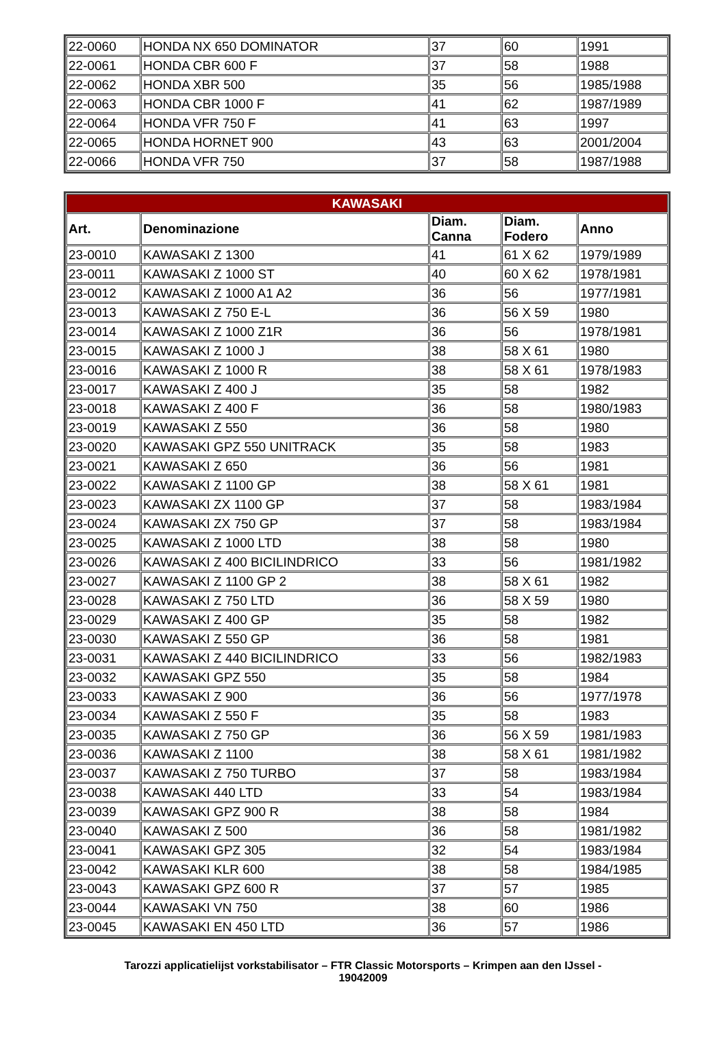| 22-0060 | HONDA NX 650 DOMINATOR | 37 | 60 | 1991 |
| 22-0061 | HONDA CBR 600 F | 37 | 58 | 1988 |
| 22-0062 | HONDA XBR 500 | 35 | 56 | 1985/1988 |
| 22-0063 | HONDA CBR 1000 F | 41 | 62 | 1987/1989 |
| 22-0064 | HONDA VFR 750 F | 41 | 63 | 1997 |
| 22-0065 | HONDA HORNET 900 | 43 | 63 | 2001/2004 |
| 22-0066 | HONDA VFR 750 | 37 | 58 | 1987/1988 |
| KAWASAKI | | | | |
| Art. | Denominazione | Diam. Canna | Diam. Fodero | Anno |
| 23-0010 | KAWASAKI Z 1300 | 41 | 61 X 62 | 1979/1989 |
| 23-0011 | KAWASAKI Z 1000 ST | 40 | 60 X 62 | 1978/1981 |
| 23-0012 | KAWASAKI Z 1000 A1 A2 | 36 | 56 | 1977/1981 |
| 23-0013 | KAWASAKI Z 750 E-L | 36 | 56 X 59 | 1980 |
| 23-0014 | KAWASAKI Z 1000 Z1R | 36 | 56 | 1978/1981 |
| 23-0015 | KAWASAKI Z 1000 J | 38 | 58 X 61 | 1980 |
| 23-0016 | KAWASAKI Z 1000 R | 38 | 58 X 61 | 1978/1983 |
| 23-0017 | KAWASAKI Z 400 J | 35 | 58 | 1982 |
| 23-0018 | KAWASAKI Z 400 F | 36 | 58 | 1980/1983 |
| 23-0019 | KAWASAKI Z 550 | 36 | 58 | 1980 |
| 23-0020 | KAWASAKI GPZ 550 UNITRACK | 35 | 58 | 1983 |
| 23-0021 | KAWASAKI Z 650 | 36 | 56 | 1981 |
| 23-0022 | KAWASAKI Z 1100 GP | 38 | 58 X 61 | 1981 |
| 23-0023 | KAWASAKI ZX 1100 GP | 37 | 58 | 1983/1984 |
| 23-0024 | KAWASAKI ZX 750 GP | 37 | 58 | 1983/1984 |
| 23-0025 | KAWASAKI Z 1000 LTD | 38 | 58 | 1980 |
| 23-0026 | KAWASAKI Z 400 BICILINDRICO | 33 | 56 | 1981/1982 |
| 23-0027 | KAWASAKI Z 1100 GP 2 | 38 | 58 X 61 | 1982 |
| 23-0028 | KAWASAKI Z 750 LTD | 36 | 58 X 59 | 1980 |
| 23-0029 | KAWASAKI Z 400 GP | 35 | 58 | 1982 |
| 23-0030 | KAWASAKI Z 550 GP | 36 | 58 | 1981 |
| 23-0031 | KAWASAKI Z 440 BICILINDRICO | 33 | 56 | 1982/1983 |
| 23-0032 | KAWASAKI GPZ 550 | 35 | 58 | 1984 |
| 23-0033 | KAWASAKI Z 900 | 36 | 56 | 1977/1978 |
| 23-0034 | KAWASAKI Z 550 F | 35 | 58 | 1983 |
| 23-0035 | KAWASAKI Z 750 GP | 36 | 56 X 59 | 1981/1983 |
| 23-0036 | KAWASAKI Z 1100 | 38 | 58 X 61 | 1981/1982 |
| 23-0037 | KAWASAKI Z 750 TURBO | 37 | 58 | 1983/1984 |
| 23-0038 | KAWASAKI 440 LTD | 33 | 54 | 1983/1984 |
| 23-0039 | KAWASAKI GPZ 900 R | 38 | 58 | 1984 |
| 23-0040 | KAWASAKI Z 500 | 36 | 58 | 1981/1982 |
| 23-0041 | KAWASAKI GPZ 305 | 32 | 54 | 1983/1984 |
| 23-0042 | KAWASAKI KLR 600 | 38 | 58 | 1984/1985 |
| 23-0043 | KAWASAKI GPZ 600 R | 37 | 57 | 1985 |
| 23-0044 | KAWASAKI VN 750 | 38 | 60 | 1986 |
| 23-0045 | KAWASAKI EN 450 LTD | 36 | 57 | 1986 |
Tarozzi applicatielijst vorkstabilisator – FTR Classic Motorsports – Krimpen aan den IJssel -
19042009